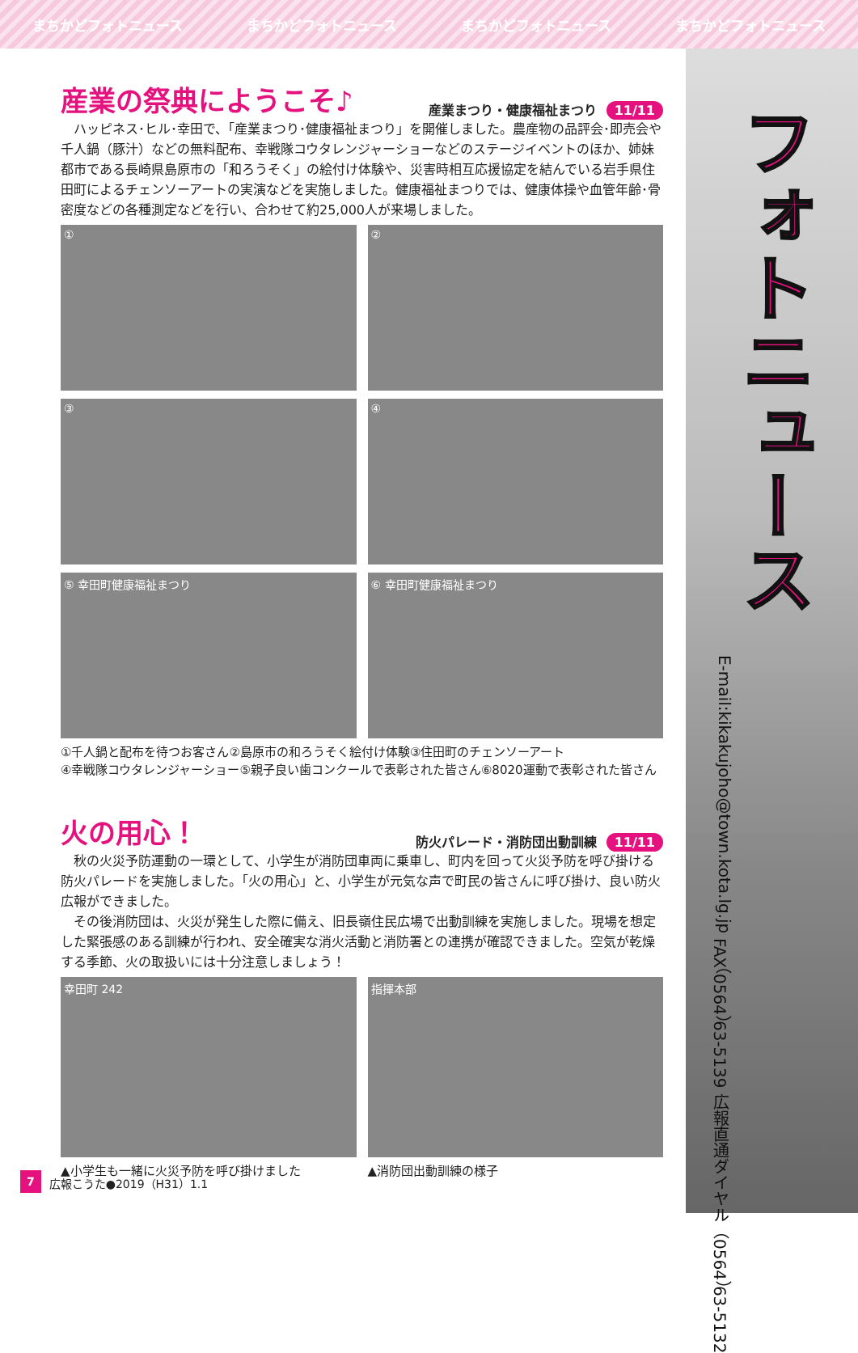まちかどフォトニュース まちかどフォトニュース まちかどフォトニュース まちかどフォトニュース
フォトニュース
広報直通ダイヤル（0564）63-5132 FAX（0564）63-5139 E-mail:kikakujoho@town.kota.lg.jp
産業の祭典にようこそ♪
産業まつり・健康福祉まつり 11/11
ハッピネス･ヒル･幸田で、「産業まつり･健康福祉まつり」を開催しました。農産物の品評会･即売会や千人鍋（豚汁）などの無料配布、幸戦隊コウタレンジャーショーなどのステージイベントのほか、姉妹都市である長崎県島原市の「和ろうそく」の絵付け体験や、災害時相互応援協定を結んでいる岩手県住田町によるチェンソーアートの実演などを実施しました。健康福祉まつりでは、健康体操や血管年齢･骨密度などの各種測定などを行い、合わせて約25,000人が来場しました。
①
②
③
④
⑤ 幸田町健康福祉まつり
⑥ 幸田町健康福祉まつり
①千人鍋と配布を待つお客さん②島原市の和ろうそく絵付け体験③住田町のチェンソーアート
④幸戦隊コウタレンジャーショー⑤親子良い歯コンクールで表彰された皆さん⑥8020運動で表彰された皆さん
火の用心！
防火パレード・消防団出動訓練 11/11
秋の火災予防運動の一環として、小学生が消防団車両に乗車し、町内を回って火災予防を呼び掛ける防火パレードを実施しました。「火の用心」と、小学生が元気な声で町民の皆さんに呼び掛け、良い防火広報ができました。
その後消防団は、火災が発生した際に備え、旧長嶺住民広場で出動訓練を実施しました。現場を想定した緊張感のある訓練が行われ、安全確実な消火活動と消防署との連携が確認できました。空気が乾燥する季節、火の取扱いには十分注意しましょう！
幸田町 242
▲小学生も一緒に火災予防を呼び掛けました
指揮本部
▲消防団出動訓練の様子
7 広報こうた●2019（H31）1.1